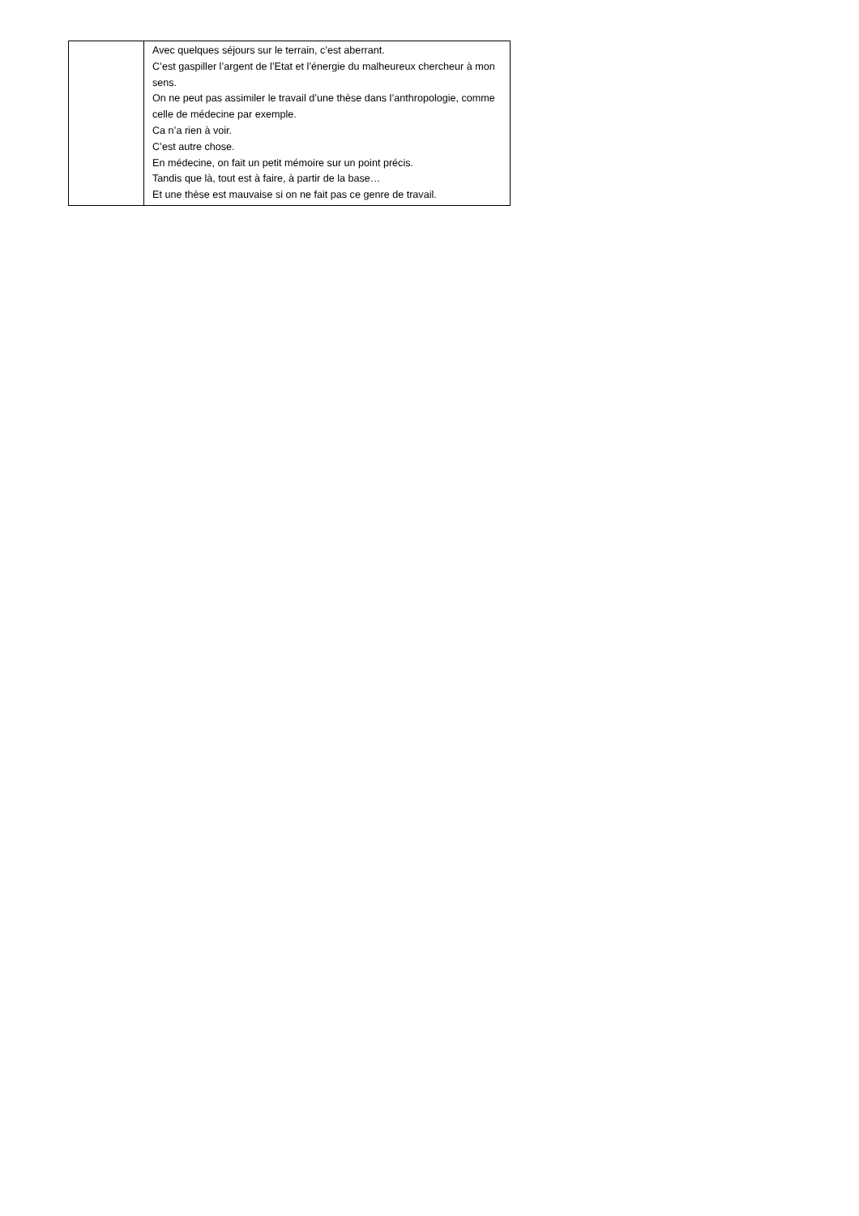| | Avec quelques séjours sur le terrain, c’est aberrant. C’est gaspiller l’argent de l’Etat et l’énergie du malheureux chercheur à mon sens. On ne peut pas assimiler le travail d’une thèse dans l’anthropologie, comme celle de médecine par exemple. Ca n’a rien à voir. C’est autre chose. En médecine, on fait un petit mémoire sur un point précis. Tandis que là, tout est à faire, à partir de la base… Et une thèse est mauvaise si on ne fait pas ce genre de travail. |